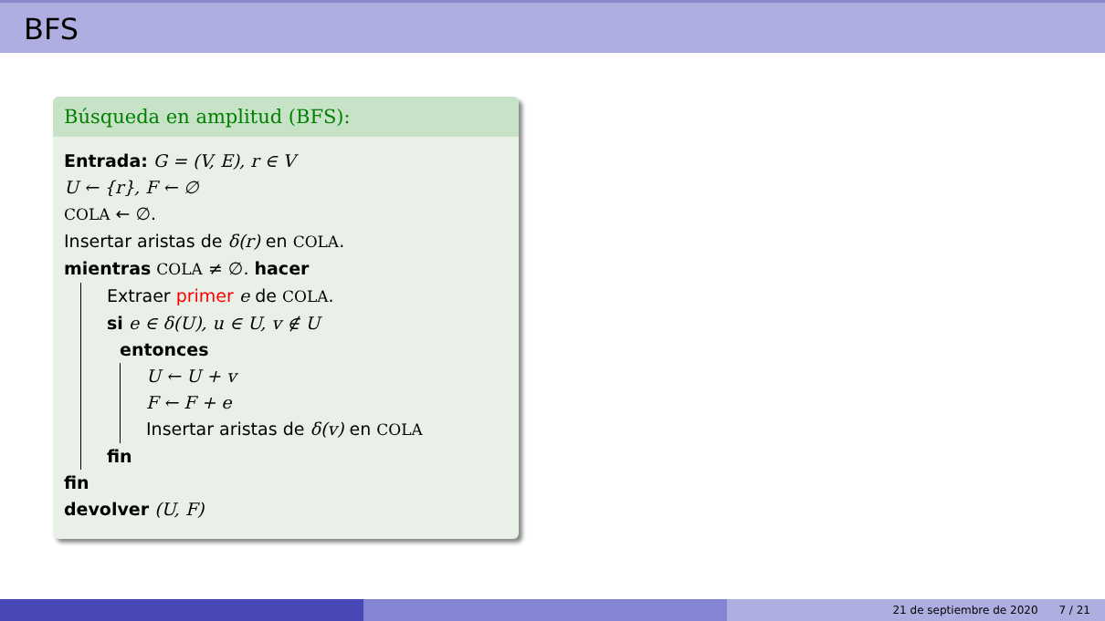BFS
Búsqueda en amplitud (BFS):
Entrada: G = (V, E), r ∈ V
U ← {r}, F ← ∅
COLA ← ∅.
Insertar aristas de δ(r) en COLA.
mientras COLA ≠ ∅. hacer
Extraer primer e de COLA.
si e ∈ δ(U), u ∈ U, v ∉ U
entonces
U ← U + v
F ← F + e
Insertar aristas de δ(v) en COLA
fin
fin
devolver (U, F)
21 de septiembre de 2020 7 / 21